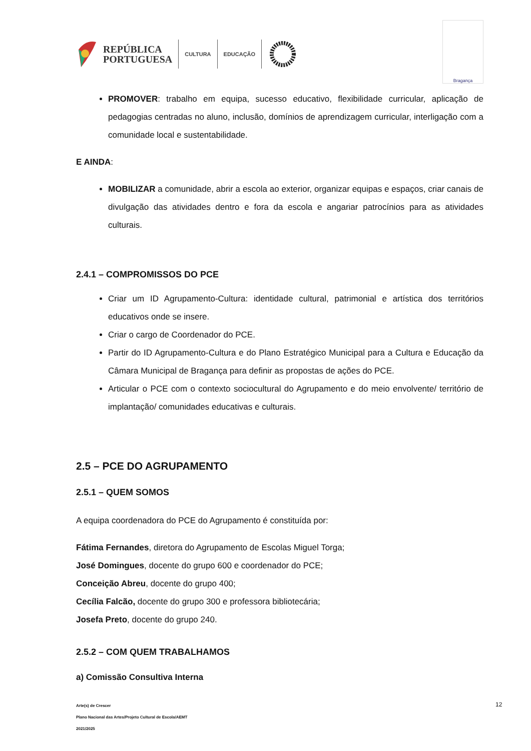REPÚBLICA
PORTUGUESA
CULTURA EDUCAÇÃO
Bragança
PROMOVER: trabalho em equipa, sucesso educativo, flexibilidade curricular, aplicação de pedagogias centradas no aluno, inclusão, domínios de aprendizagem curricular, interligação com a comunidade local e sustentabilidade.
E AINDA:
MOBILIZAR a comunidade, abrir a escola ao exterior, organizar equipas e espaços, criar canais de divulgação das atividades dentro e fora da escola e angariar patrocínios para as atividades culturais.
2.4.1 – COMPROMISSOS DO PCE
Criar um ID Agrupamento-Cultura: identidade cultural, patrimonial e artística dos territórios educativos onde se insere.
Criar o cargo de Coordenador do PCE.
Partir do ID Agrupamento-Cultura e do Plano Estratégico Municipal para a Cultura e Educação da Câmara Municipal de Bragança para definir as propostas de ações do PCE.
Articular o PCE com o contexto sociocultural do Agrupamento e do meio envolvente/ território de implantação/ comunidades educativas e culturais.
2.5 – PCE DO AGRUPAMENTO
2.5.1 – QUEM SOMOS
A equipa coordenadora do PCE do Agrupamento é constituída por:
Fátima Fernandes, diretora do Agrupamento de Escolas Miguel Torga;
José Domingues, docente do grupo 600 e coordenador do PCE;
Conceição Abreu, docente do grupo 400;
Cecília Falcão, docente do grupo 300 e professora bibliotecária;
Josefa Preto, docente do grupo 240.
2.5.2 – COM QUEM TRABALHAMOS
a) Comissão Consultiva Interna
Arte(s) de Crescer
Plano Nacional das Artes/Projeto Cultural de Escola/AEMT
2021/2025
12